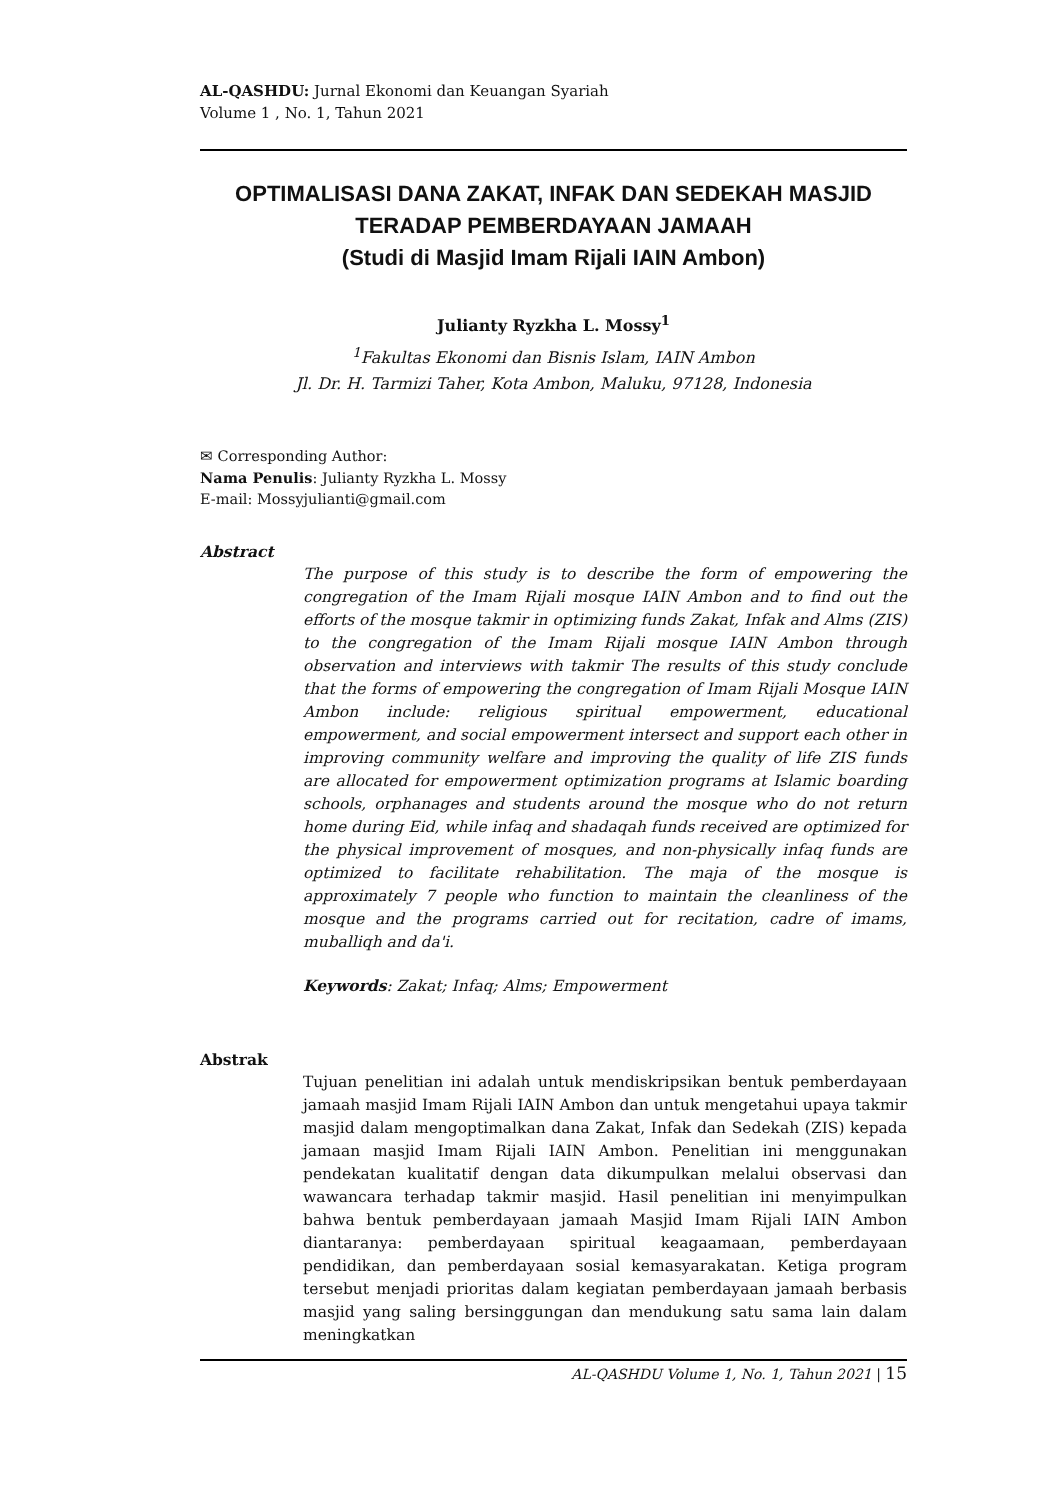AL-QASHDU: Jurnal Ekonomi dan Keuangan Syariah
Volume 1 , No. 1, Tahun 2021
OPTIMALISASI DANA ZAKAT, INFAK DAN SEDEKAH MASJID
TERADAP PEMBERDAYAAN JAMAAH
(Studi di Masjid Imam Rijali IAIN Ambon)
Julianty Ryzkha L. Mossy<sup>1</sup>
<sup>1</sup> Fakultas Ekonomi dan Bisnis Islam, IAIN Ambon
Jl. Dr. H. Tarmizi Taher, Kota Ambon, Maluku, 97128, Indonesia
✉ Corresponding Author:
Nama Penulis: Julianty Ryzkha L. Mossy
E-mail: Mossyjulianti@gmail.com
Abstract
The purpose of this study is to describe the form of empowering the congregation of the Imam Rijali mosque IAIN Ambon and to find out the efforts of the mosque takmir in optimizing funds Zakat, Infak and Alms (ZIS) to the congregation of the Imam Rijali mosque IAIN Ambon through observation and interviews with takmir The results of this study conclude that the forms of empowering the congregation of Imam Rijali Mosque IAIN Ambon include: religious spiritual empowerment, educational empowerment, and social empowerment intersect and support each other in improving community welfare and improving the quality of life ZIS funds are allocated for empowerment optimization programs at Islamic boarding schools, orphanages and students around the mosque who do not return home during Eid, while infaq and shadaqah funds received are optimized for the physical improvement of mosques, and non-physically infaq funds are optimized to facilitate rehabilitation. The maja of the mosque is approximately 7 people who function to maintain the cleanliness of the mosque and the programs carried out for recitation, cadre of imams, muballiqh and da'i.
Keywords: Zakat; Infaq; Alms; Empowerment
Abstrak
Tujuan penelitian ini adalah untuk mendiskripsikan bentuk pemberdayaan jamaah masjid Imam Rijali IAIN Ambon dan untuk mengetahui upaya takmir masjid dalam mengoptimalkan dana Zakat, Infak dan Sedekah (ZIS) kepada jamaan masjid Imam Rijali IAIN Ambon. Penelitian ini menggunakan pendekatan kualitatif dengan data dikumpulkan melalui observasi dan wawancara terhadap takmir masjid. Hasil penelitian ini menyimpulkan bahwa bentuk pemberdayaan jamaah Masjid Imam Rijali IAIN Ambon diantaranya: pemberdayaan spiritual keagaamaan, pemberdayaan pendidikan, dan pemberdayaan sosial kemasyarakatan. Ketiga program tersebut menjadi prioritas dalam kegiatan pemberdayaan jamaah berbasis masjid yang saling bersinggungan dan mendukung satu sama lain dalam meningkatkan
AL-QASHDU Volume 1, No. 1, Tahun 2021 | 15